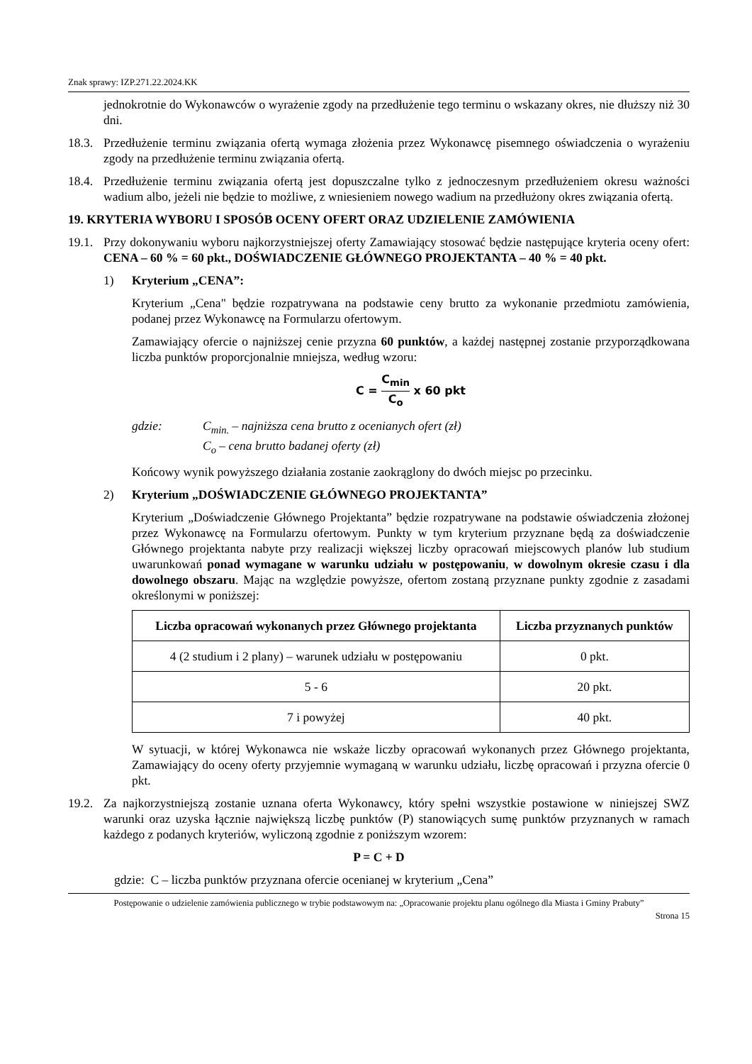Znak sprawy: IZP.271.22.2024.KK
jednokrotnie do Wykonawców o wyrażenie zgody na przedłużenie tego terminu o wskazany okres, nie dłuższy niż 30 dni.
18.3.
Przedłużenie terminu związania ofertą wymaga złożenia przez Wykonawcę pisemnego oświadczenia o wyrażeniu zgody na przedłużenie terminu związania ofertą.
18.4.
Przedłużenie terminu związania ofertą jest dopuszczalne tylko z jednoczesnym przedłużeniem okresu ważności wadium albo, jeżeli nie będzie to możliwe, z wniesieniem nowego wadium na przedłużony okres związania ofertą.
19. KRYTERIA WYBORU I SPOSÓB OCENY OFERT ORAZ UDZIELENIE ZAMÓWIENIA
19.1.
Przy dokonywaniu wyboru najkorzystniejszej oferty Zamawiający stosować będzie następujące kryteria oceny ofert: CENA – 60 % = 60 pkt., DOŚWIADCZENIE GŁÓWNEGO PROJEKTANTA – 40 % = 40 pkt.
1) Kryterium „CENA”:
Kryterium „Cena" będzie rozpatrywana na podstawie ceny brutto za wykonanie przedmiotu zamówienia, podanej przez Wykonawcę na Formularzu ofertowym.
Zamawiający ofercie o najniższej cenie przyzna 60 punktów, a każdej następnej zostanie przyporządkowana liczba punktów proporcjonalnie mniejsza, według wzoru:
C = C<sub>min</sub> C<sub>o</sub> x 60 pkt
gdzie: C<sub>min.</sub> – najniższa cena brutto z ocenianych ofert (zł)
C<sub>o</sub> – cena brutto badanej oferty (zł)
Końcowy wynik powyższego działania zostanie zaokrąglony do dwóch miejsc po przecinku.
2) Kryterium „DOŚWIADCZENIE GŁÓWNEGO PROJEKTANTA”
Kryterium „Doświadczenie Głównego Projektanta” będzie rozpatrywane na podstawie oświadczenia złożonej przez Wykonawcę na Formularzu ofertowym. Punkty w tym kryterium przyznane będą za doświadczenie Głównego projektanta nabyte przy realizacji większej liczby opracowań miejscowych planów lub studium uwarunkowań ponad wymagane w warunku udziału w postępowaniu, w dowolnym okresie czasu i dla dowolnego obszaru. Mając na względzie powyższe, ofertom zostaną przyznane punkty zgodnie z zasadami określonymi w poniższej:
| Liczba opracowań wykonanych przez Głównego projektanta | Liczba przyznanych punktów |
| --- | --- |
| 4 (2 studium i 2 plany) – warunek udziału w postępowaniu | 0 pkt. |
| 5 - 6 | 20 pkt. |
| 7 i powyżej | 40 pkt. |
W sytuacji, w której Wykonawca nie wskaże liczby opracowań wykonanych przez Głównego projektanta, Zamawiający do oceny oferty przyjemnie wymaganą w warunku udziału, liczbę opracowań i przyzna ofercie 0 pkt.
19.2.
Za najkorzystniejszą zostanie uznana oferta Wykonawcy, który spełni wszystkie postawione w niniejszej SWZ warunki oraz uzyska łącznie największą liczbę punktów (P) stanowiących sumę punktów przyznanych w ramach każdego z podanych kryteriów, wyliczoną zgodnie z poniższym wzorem:
P = C + D
gdzie: C – liczba punktów przyznana ofercie ocenianej w kryterium „Cena”
Postępowanie o udzielenie zamówienia publicznego w trybie podstawowym na: „Opracowanie projektu planu ogólnego dla Miasta i Gminy Prabuty”
Strona 15